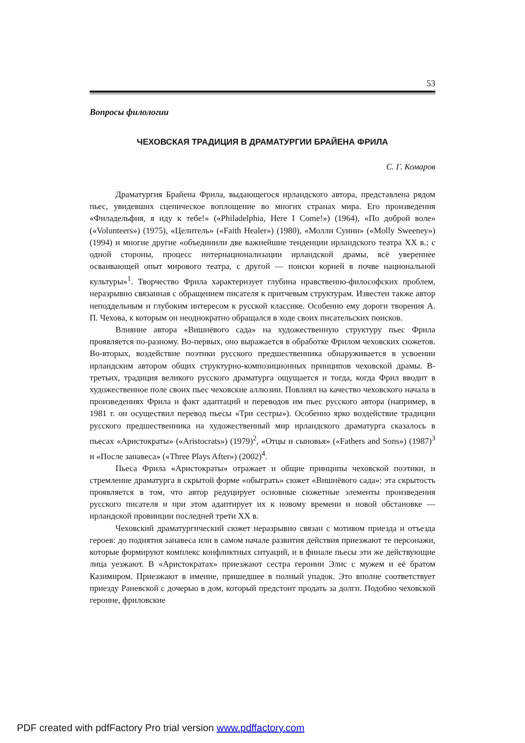53
Вопросы филологии
ЧЕХОВСКАЯ ТРАДИЦИЯ В ДРАМАТУРГИИ БРАЙЕНА ФРИЛА
С. Г. Комаров
Драматургия Брайена Фрила, выдающегося ирландского автора, представлена рядом пьес, увидевших сценическое воплощение во многих странах мира. Его произведения «Филадельфия, я иду к тебе!» («Philadelphia, Here I Come!») (1964), «По доброй воле» («Volunteers») (1975), «Целитель» («Faith Healer») (1980), «Молли Суини» («Molly Sweeney») (1994) и многие другие «объединили две важнейшие тенденции ирландского театра XX в.: с одной стороны, процесс интернационализации ирландской драмы, всё увереннее осваивающей опыт мирового театра, с другой — поиски корней в почве национальной культуры»<sup>1</sup>. Творчество Фрила характеризует глубина нравственно-философских проблем, неразрывно связанная с обращением писателя к притчевым структурам. Известен также автор неподдельным и глубоким интересом к русской классике. Особенно ему дороги творения А. П. Чехова, к которым он неоднократно обращался в ходе своих писательских поисков.
Влияние автора «Вишнёвого сада» на художественную структуру пьес Фрила проявляется по-разному. Во-первых, оно выражается в обработке Фрилом чеховских сюжетов. Во-вторых, воздействие поэтики русского предшественника обнаруживается в усвоении ирландским автором общих структурно-композиционных принципов чеховской драмы. В-третьих, традиция великого русского драматурга ощущается и тогда, когда Фрил вводит в художественное поле своих пьес чеховские аллюзии. Повлиял на качество чеховского начала в произведениях Фрила и факт адаптаций и переводов им пьес русского автора (например, в 1981 г. он осуществил перевод пьесы «Три сестры»). Особенно ярко воздействие традиции русского предшественника на художественный мир ирландского драматурга сказалось в пьесах «Аристократы» («Aristocrats») (1979)<sup>2</sup>, «Отцы и сыновья» («Fathers and Sons») (1987)<sup>3</sup> и «После занавеса» («Three Plays After») (2002)<sup>4</sup>.
Пьеса Фрила «Аристократы» отражает и общие принципы чеховской поэтики, и стремление драматурга в скрытой форме «обыграть» сюжет «Вишнёвого сада»: эта скрытость проявляется в том, что автор редуцирует основные сюжетные элементы произведения русского писателя и при этом адаптирует их к новому времени и новой обстановке — ирландской провинции последней трети XX в.
Чеховский драматургический сюжет неразрывно связан с мотивом приезда и отъезда героев: до поднятия занавеса или в самом начале развития действия приезжают те персонажи, которые формируют комплекс конфликтных ситуаций, и в финале пьесы эти же действующие лица уезжают. В «Аристократах» приезжают сестра героини Элис с мужем и её братом Казимиром. Приезжают в имение, пришедшее в полный упадок. Это вполне соответствует приезду Раневской с дочерью в дом, который предстоит продать за долги. Подобно чеховской героине, фриловские
PDF created with pdfFactory Pro trial version www.pdffactory.com